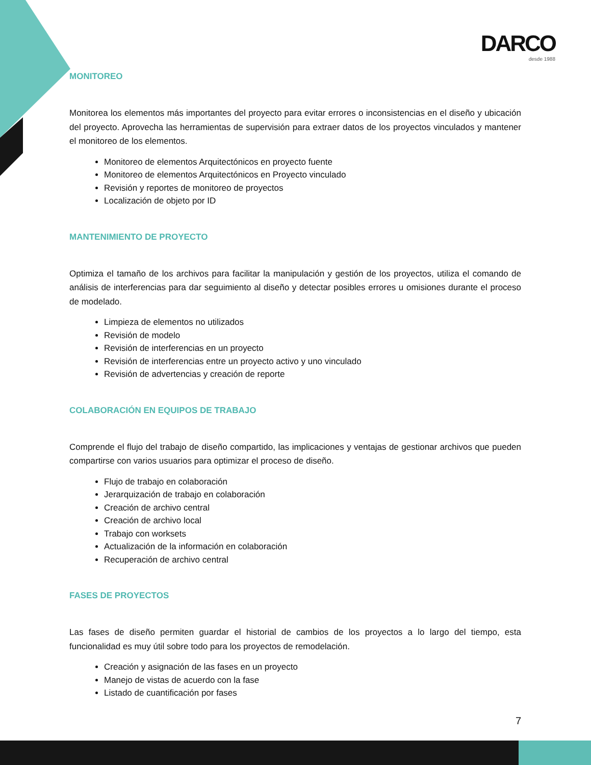DARCO
desde 1988
MONITOREO
Monitorea los elementos más importantes del proyecto para evitar errores o inconsistencias en el diseño y ubicación del proyecto. Aprovecha las herramientas de supervisión para extraer datos de los proyectos vinculados y mantener el monitoreo de los elementos.
Monitoreo de elementos Arquitectónicos en proyecto fuente
Monitoreo de elementos Arquitectónicos en Proyecto vinculado
Revisión y reportes de monitoreo de proyectos
Localización de objeto por ID
MANTENIMIENTO DE PROYECTO
Optimiza el tamaño de los archivos para facilitar la manipulación y gestión de los proyectos, utiliza el comando de análisis de interferencias para dar seguimiento al diseño y detectar posibles errores u omisiones durante el proceso de modelado.
Limpieza de elementos no utilizados
Revisión de modelo
Revisión de interferencias en un proyecto
Revisión de interferencias entre un proyecto activo y uno vinculado
Revisión de advertencias y creación de reporte
COLABORACIÓN EN EQUIPOS DE TRABAJO
Comprende el flujo del trabajo de diseño compartido, las implicaciones y ventajas de gestionar archivos que pueden compartirse con varios usuarios para optimizar el proceso de diseño.
Flujo de trabajo en colaboración
Jerarquización de trabajo en colaboración
Creación de archivo central
Creación de archivo local
Trabajo con worksets
Actualización de la información en colaboración
Recuperación de archivo central
FASES DE PROYECTOS
Las fases de diseño permiten guardar el historial de cambios de los proyectos a lo largo del tiempo, esta funcionalidad es muy útil sobre todo para los proyectos de remodelación.
Creación y asignación de las fases en un proyecto
Manejo de vistas de acuerdo con la fase
Listado de cuantificación por fases
7